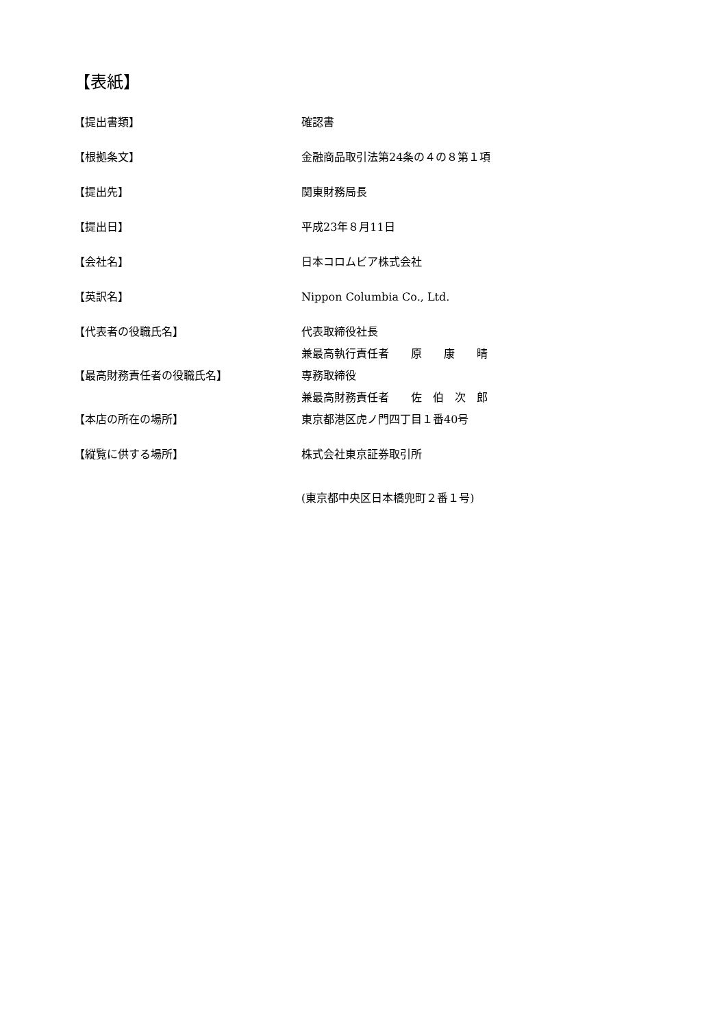【表紙】
【提出書類】 確認書
【根拠条文】 金融商品取引法第24条の４の８第１項
【提出先】 関東財務局長
【提出日】 平成23年８月11日
【会社名】 日本コロムビア株式会社
【英訳名】 Nippon Columbia Co., Ltd.
【代表者の役職氏名】 代表取締役社長
兼最高執行責任者　　原　　康　　晴
【最高財務責任者の役職氏名】 専務取締役
兼最高財務責任者　　佐　伯　次　郎
【本店の所在の場所】 東京都港区虎ノ門四丁目１番40号
【縦覧に供する場所】 株式会社東京証券取引所
(東京都中央区日本橋兜町２番１号)